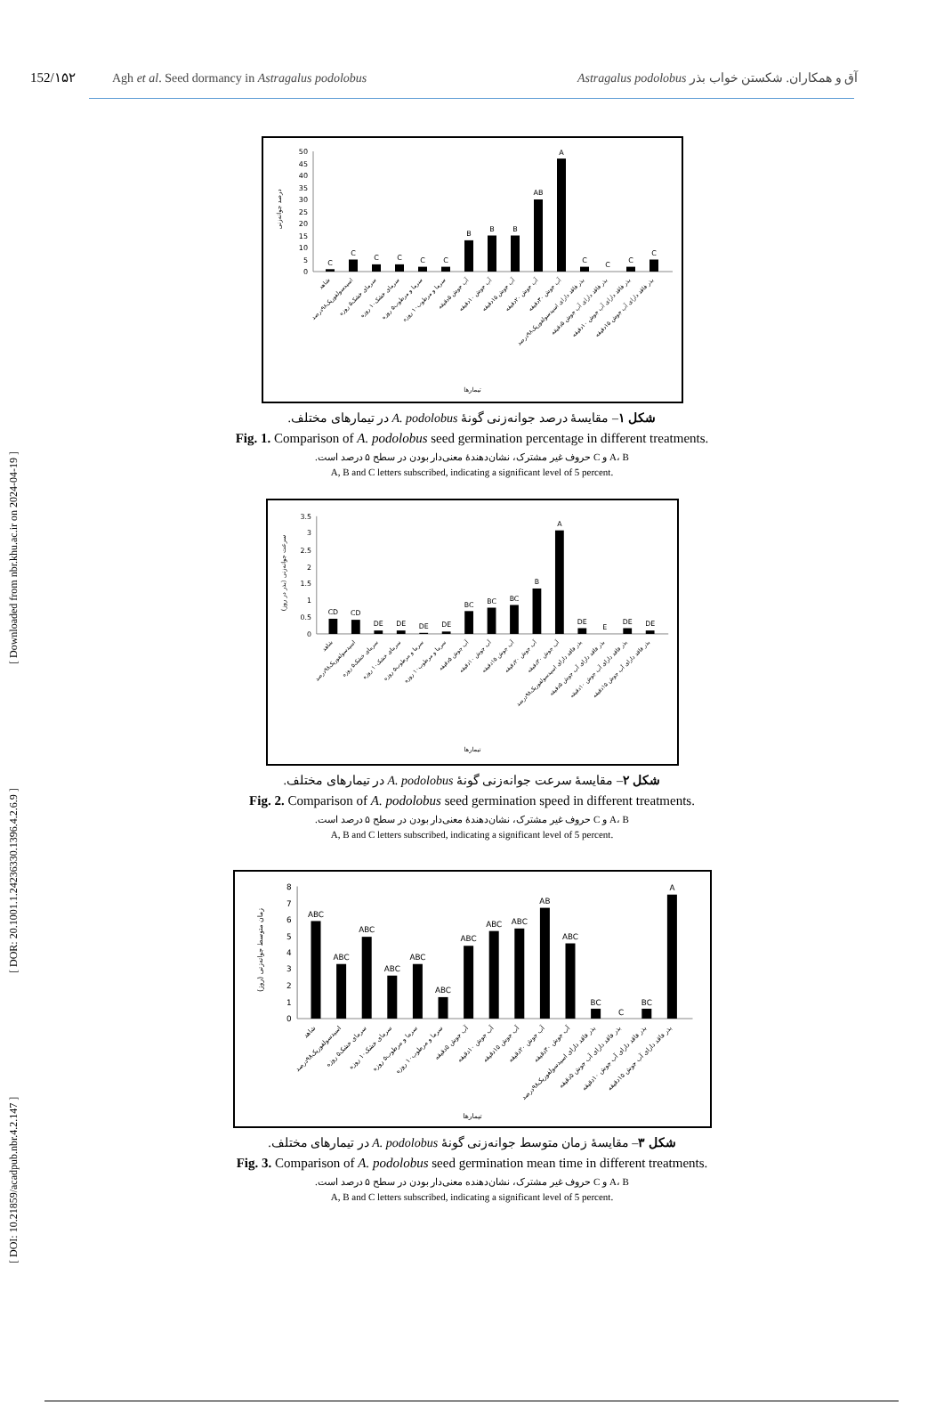[ DOI: 10.21859/acadpub.nbr.4.2.147 ] [ DOR: 20.1001.1.24236330.1396.4.2.6.9 ] [ Downloaded from nbr.khu.ac.ir on 2024-04-19 ]
152/۱۵۲ Agh et al. Seed dormancy in Astragalus podolobus آق و همکاران. شکستن خواب بذر Astragalus podolobus
0
5
10
15
20
25
30
35
40
45
50
درصد جوانه‌زنی
C
C
C
C
C
C
B
B
B
AB
A
C
C
C
C
شاهد
اسیدسولفوریک۹۸درصد
سرمای خشک۵ روزه
سرمای خشک۱۰ روزه
سرما و مرطوب۵ روزه
سرما و مرطوب۱۰ روزه
آب جوش ۵دقیقه
آب جوش ۱۰دقیقه
آب جوش ۱۵دقیقه
آب جوش ۲۰دقیقه
آب جوش ۳۰دقیقه
بذر فاقد دارای اسیدسولفوریک۹۸درصد
بذر فاقد دارای آب جوش ۵دقیقه
بذر فاقد دارای آب جوش ۱۰دقیقه
بذر فاقد دارای آب جوش ۱۵دقیقه
تیمارها
شکل ۱– مقایسهٔ درصد جوانه‌زنی گونهٔ A. podolobus در تیمارهای مختلف.
Fig. 1. Comparison of A. podolobus seed germination percentage in different treatments.
A، B و C حروف غیر مشترک، نشان‌دهندهٔ معنی‌دار بودن در سطح ۵ درصد است.
A, B and C letters subscribed, indicating a significant level of 5 percent.
0
0.5
1
1.5
2
2.5
3
3.5
سرعت جوانه‌زنی (بذر در روز)
CD
CD
DE
DE
DE
DE
BC
BC
BC
B
A
DE
E
DE
DE
شاهد
اسیدسولفوریک۹۸درصد
سرمای خشک۵ روزه
سرمای خشک۱۰ روزه
سرما و مرطوب۵ روزه
سرما و مرطوب۱۰ روزه
آب جوش ۵دقیقه
آب جوش ۱۰دقیقه
آب جوش ۱۵دقیقه
آب جوش ۲۰دقیقه
آب جوش ۳۰دقیقه
بذر فاقد دارای اسیدسولفوریک۹۸درصد
بذر فاقد دارای آب جوش ۵دقیقه
بذر فاقد دارای آب جوش ۱۰دقیقه
بذر فاقد دارای آب جوش ۱۵دقیقه
تیمارها
شکل ۲– مقایسهٔ سرعت جوانه‌زنی گونهٔ A. podolobus در تیمارهای مختلف.
Fig. 2. Comparison of A. podolobus seed germination speed in different treatments.
A، B و C حروف غیر مشترک، نشان‌دهندهٔ معنی‌دار بودن در سطح ۵ درصد است.
A, B and C letters subscribed, indicating a significant level of 5 percent.
0
1
2
3
4
5
6
7
8
زمان متوسط جوانه‌زنی (روز)
ABC
ABC
ABC
ABC
ABC
ABC
ABC
ABC
ABC
AB
ABC
BC
C
BC
A
شاهد
اسیدسولفوریک۹۸درصد
سرمای خشک۵ روزه
سرمای خشک۱۰ روزه
سرما و مرطوب۵ روزه
سرما و مرطوب۱۰ روزه
آب جوش ۵دقیقه
آب جوش ۱۰دقیقه
آب جوش ۱۵دقیقه
آب جوش ۲۰دقیقه
آب جوش ۳۰دقیقه
بذر فاقد دارای اسیدسولفوریک۹۸درصد
بذر فاقد دارای آب جوش ۵دقیقه
بذر فاقد دارای آب جوش ۱۰دقیقه
بذر فاقد دارای آب جوش ۱۵دقیقه
تیمارها
شکل ۳– مقایسهٔ زمان متوسط جوانه‌زنی گونهٔ A. podolobus در تیمارهای مختلف.
Fig. 3. Comparison of A. podolobus seed germination mean time in different treatments.
A، B و C حروف غیر مشترک، نشان‌دهنده معنی‌دار بودن در سطح ۵ درصد است.
A, B and C letters subscribed, indicating a significant level of 5 percent.